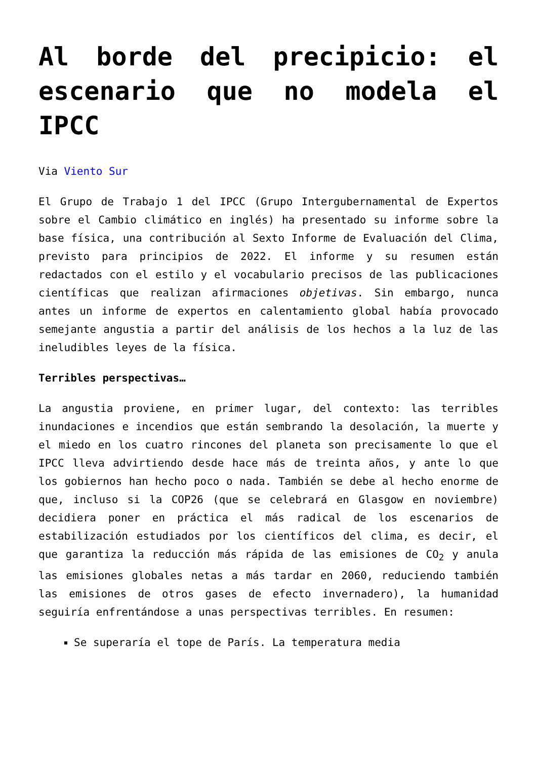Al borde del precipicio: el escenario que no modela el IPCC
Via Viento Sur
El Grupo de Trabajo 1 del IPCC (Grupo Intergubernamental de Expertos sobre el Cambio climático en inglés) ha presentado su informe sobre la base física, una contribución al Sexto Informe de Evaluación del Clima, previsto para principios de 2022. El informe y su resumen están redactados con el estilo y el vocabulario precisos de las publicaciones científicas que realizan afirmaciones objetivas. Sin embargo, nunca antes un informe de expertos en calentamiento global había provocado semejante angustia a partir del análisis de los hechos a la luz de las ineludibles leyes de la física.
Terribles perspectivas…
La angustia proviene, en primer lugar, del contexto: las terribles inundaciones e incendios que están sembrando la desolación, la muerte y el miedo en los cuatro rincones del planeta son precisamente lo que el IPCC lleva advirtiendo desde hace más de treinta años, y ante lo que los gobiernos han hecho poco o nada. También se debe al hecho enorme de que, incluso si la COP26 (que se celebrará en Glasgow en noviembre) decidiera poner en práctica el más radical de los escenarios de estabilización estudiados por los científicos del clima, es decir, el que garantiza la reducción más rápida de las emisiones de CO<sub>2</sub> y anula las emisiones globales netas a más tardar en 2060, reduciendo también las emisiones de otros gases de efecto invernadero), la humanidad seguiría enfrentándose a unas perspectivas terribles. En resumen:
Se superaría el tope de París. La temperatura media